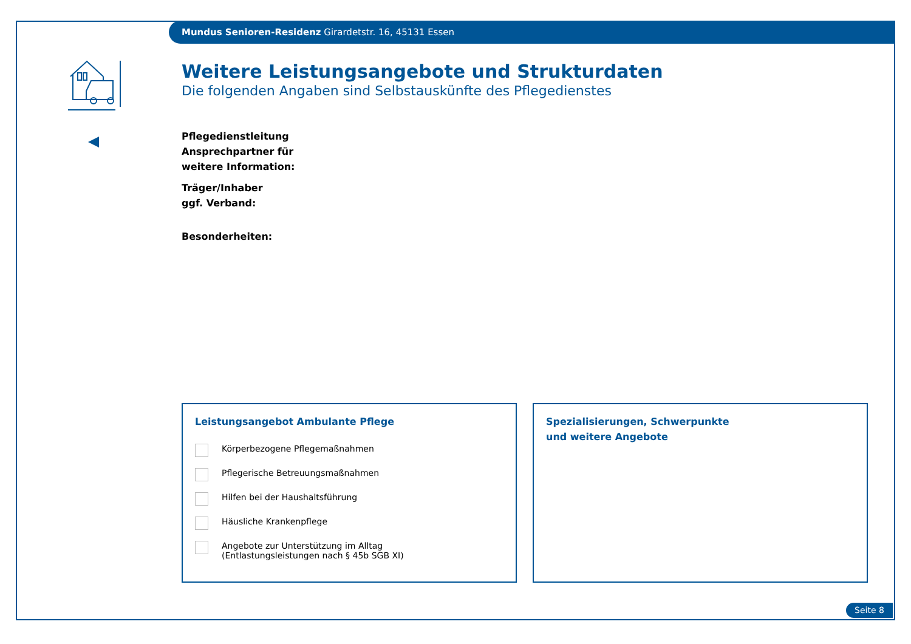Mundus Senioren-Residenz Girardetstr. 16, 45131 Essen
Weitere Leistungsangebote und Strukturdaten
Die folgenden Angaben sind Selbstauskünfte des Pflegedienstes
Pflegedienstleitung
Ansprechpartner für
weitere Information:
Träger/Inhaber
ggf. Verband:
Besonderheiten:
Leistungsangebot Ambulante Pflege
Körperbezogene Pflegemaßnahmen
Pflegerische Betreuungsmaßnahmen
Hilfen bei der Haushaltsführung
Häusliche Krankenpflege
Angebote zur Unterstützung im Alltag
(Entlastungsleistungen nach § 45b SGB XI)
Spezialisierungen, Schwerpunkte
und weitere Angebote
Seite 8